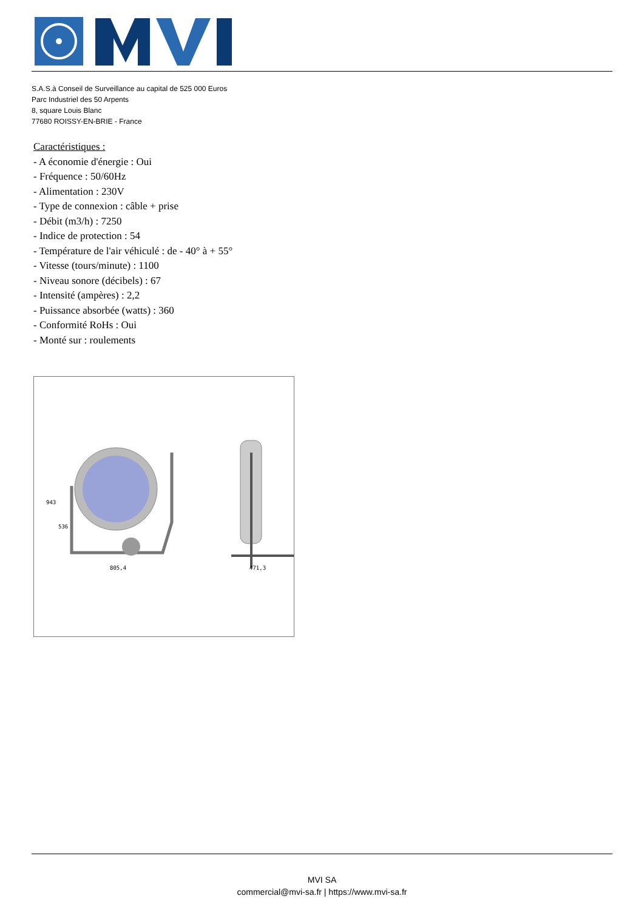S.A.S.à Conseil de Surveillance au capital de 525 000 Euros
Parc Industriel des 50 Arpents
8, square Louis Blanc
77680 ROISSY-EN-BRIE - France
Caractéristiques :
- A économie d'énergie : Oui
- Fréquence : 50/60Hz
- Alimentation : 230V
- Type de connexion : câble + prise
- Débit (m3/h) : 7250
- Indice de protection : 54
- Température de l'air véhiculé : de - 40° à + 55°
- Vitesse (tours/minute) : 1100
- Niveau sonore (décibels) : 67
- Intensité (ampères) : 2,2
- Puissance absorbée (watts) : 360
- Conformité RoHs : Oui
- Monté sur : roulements
943
536
805,4
471,3
MVI SA
commercial@mvi-sa.fr | https://www.mvi-sa.fr